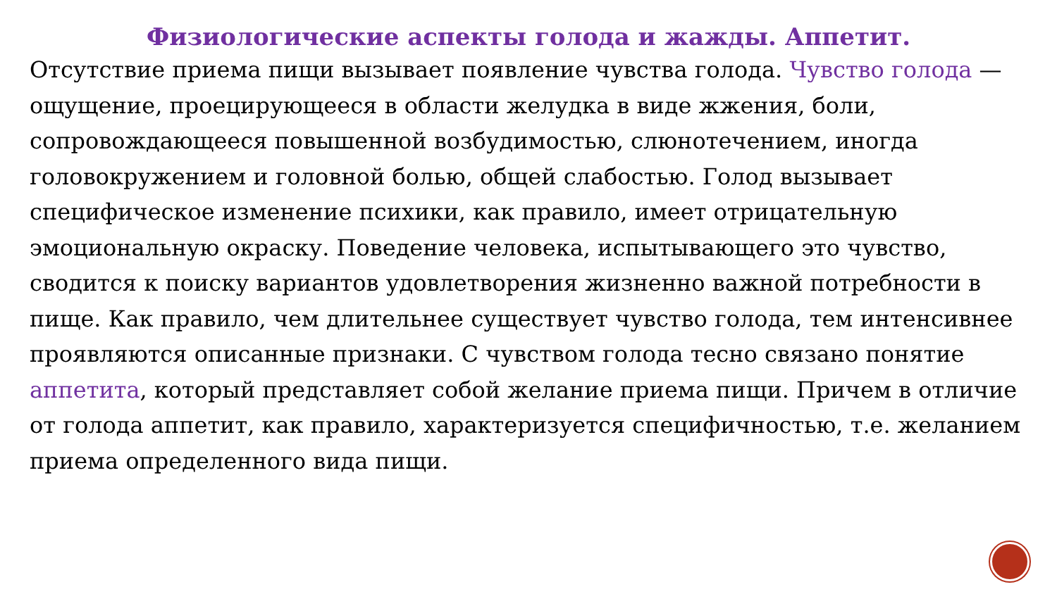Физиологические аспекты голода и жажды. Аппетит.
Отсутствие приема пищи вызывает появление чувства голода. Чувство голода — ощущение, проецирующееся в области желудка в виде жжения, боли, сопровождающееся повышенной возбудимостью, слюнотечением, иногда головокружением и головной болью, общей слабостью. Голод вызывает специфическое изменение психики, как правило, имеет отрицательную эмоциональную окраску. Поведение человека, испытывающего это чувство, сводится к поиску вариантов удовлетворения жизненно важной потребности в пище. Как правило, чем длительнее существует чувство голода, тем интенсивнее проявляются описанные признаки. С чувством голода тесно связано понятие аппетита, который представляет собой желание приема пищи. Причем в отличие от голода аппетит, как правило, характеризуется специфичностью, т.е. желанием приема определенного вида пищи.